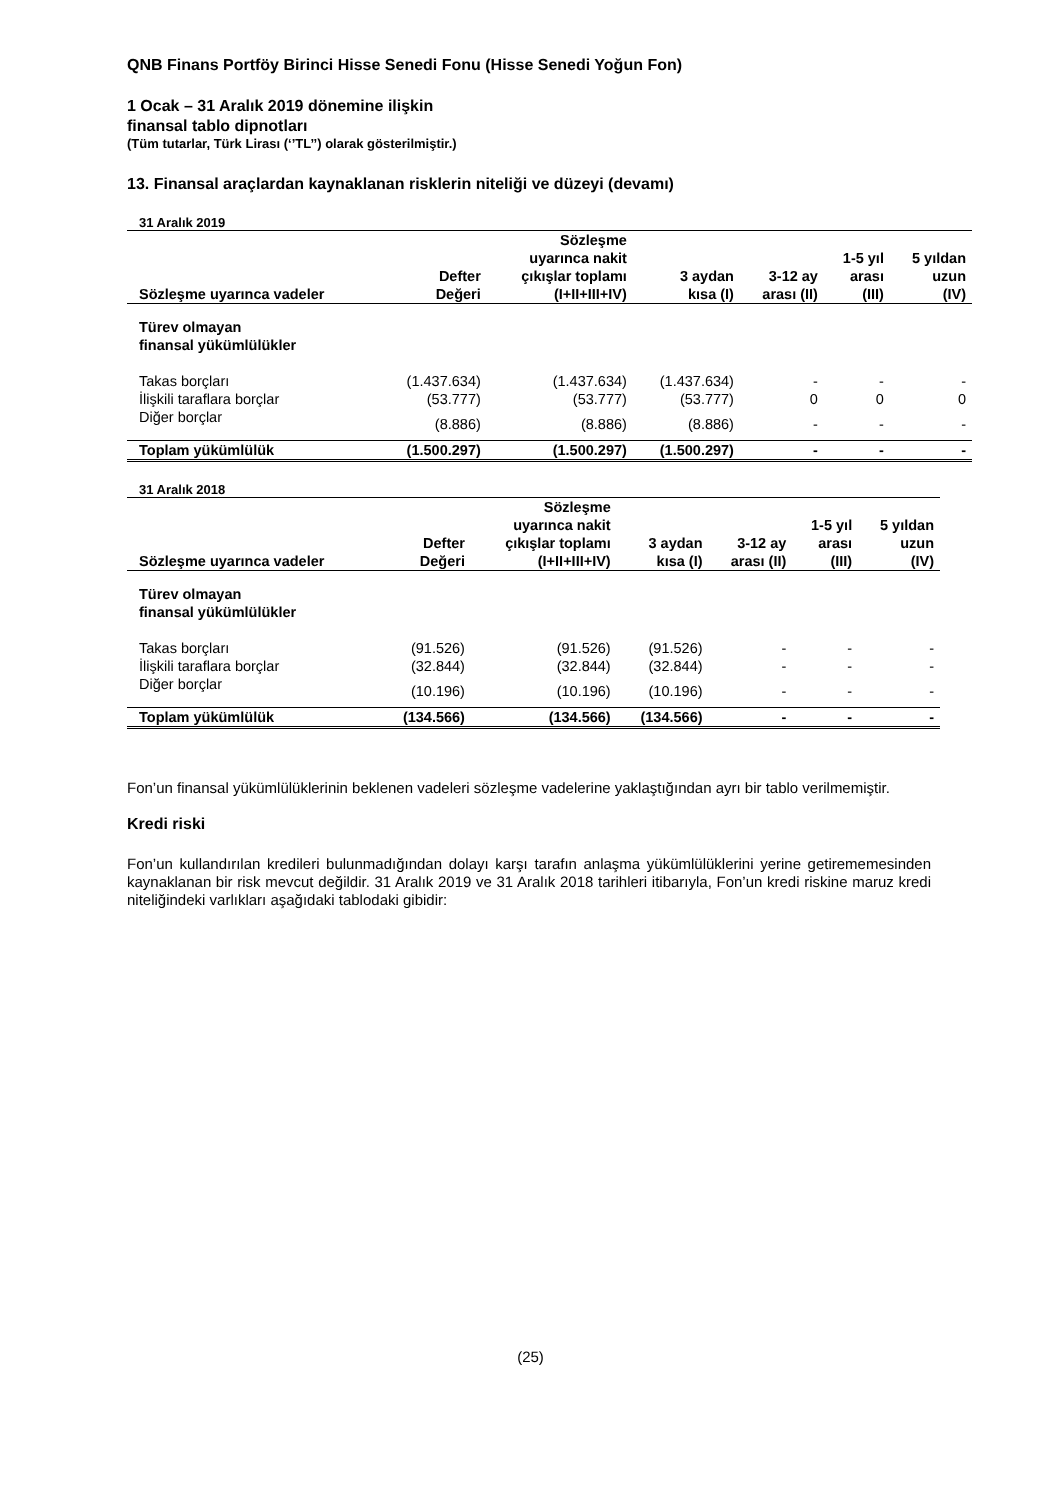QNB Finans Portföy Birinci Hisse Senedi Fonu (Hisse Senedi Yoğun Fon)
1 Ocak – 31 Aralık 2019 dönemine ilişkin
finansal tablo dipnotları
(Tüm tutarlar, Türk Lirası (‘’TL’’) olarak gösterilmiştir.)
13. Finansal araçlardan kaynaklanan risklerin niteliği ve düzeyi (devamı)
31 Aralık 2019
| Sözleşme uyarınca vadeler | Defter Değeri | Sözleşme uyarınca nakit çıkışlar toplamı (I+II+III+IV) | 3 aydan kısa (I) | 3-12 ay arası (II) | 1-5 yıl arası (III) | 5 yıldan uzun (IV) |
| --- | --- | --- | --- | --- | --- | --- |
| Türev olmayan finansal yükümlülükler | | | | | | |
| Takas borçları | (1.437.634) | (1.437.634) | (1.437.634) | - | - | - |
| İlişkili taraflara borçlar | (53.777) | (53.777) | (53.777) | 0 | 0 | 0 |
| Diğer borçlar | (8.886) | (8.886) | (8.886) | - | - | - |
| Toplam yükümlülük | (1.500.297) | (1.500.297) | (1.500.297) | - | - | - |
31 Aralık 2018
| Sözleşme uyarınca vadeler | Defter Değeri | Sözleşme uyarınca nakit çıkışlar toplamı (I+II+III+IV) | 3 aydan kısa (I) | 3-12 ay arası (II) | 1-5 yıl arası (III) | 5 yıldan uzun (IV) |
| --- | --- | --- | --- | --- | --- | --- |
| Türev olmayan finansal yükümlülükler | | | | | | |
| Takas borçları | (91.526) | (91.526) | (91.526) | - | - | - |
| İlişkili taraflara borçlar | (32.844) | (32.844) | (32.844) | - | - | - |
| Diğer borçlar | (10.196) | (10.196) | (10.196) | - | - | - |
| Toplam yükümlülük | (134.566) | (134.566) | (134.566) | - | - | - |
Fon’un finansal yükümlülüklerinin beklenen vadeleri sözleşme vadelerine yaklaştığından ayrı bir tablo verilmemiştir.
Kredi riski
Fon’un kullandırılan kredileri bulunmadığından dolayı karşı tarafın anlaşma yükümlülüklerini yerine getirememesinden kaynaklanan bir risk mevcut değildir. 31 Aralık 2019 ve 31 Aralık 2018 tarihleri itibarıyla, Fon’un kredi riskine maruz kredi niteliğindeki varlıkları aşağıdaki tablodaki gibidir:
(25)